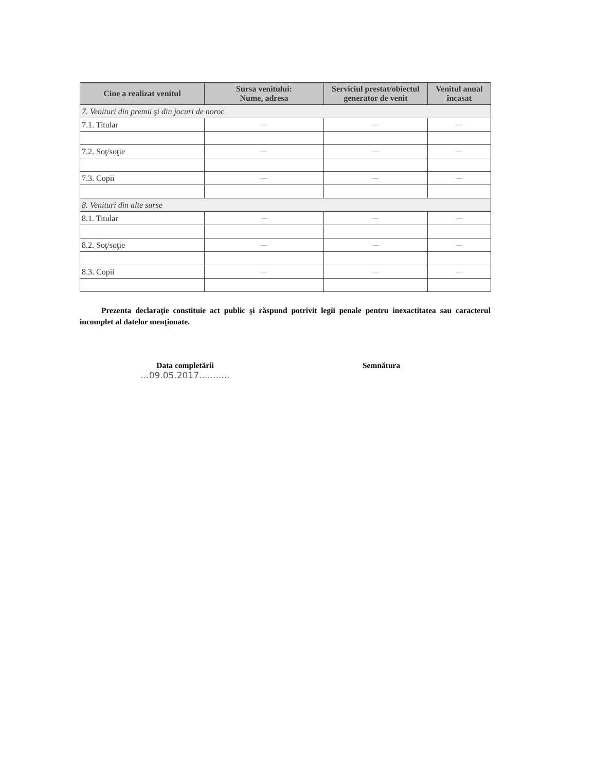| Cine a realizat venitul | Sursa venitului: Nume, adresa | Serviciul prestat/obiectul generator de venit | Venitul anual încasat |
| --- | --- | --- | --- |
| 7. Venituri din premii şi din jocuri de noroc | | | |
| 7.1. Titular | — | — | — |
| 7.2. Soţ/soţie | — | — | — |
| 7.3. Copii | — | — | — |
| 8. Venituri din alte surse | | | |
| 8.1. Titular | — | — | — |
| 8.2. Soţ/soţie | — | — | — |
| 8.3. Copii | — | — | — |
Prezenta declaraţie constituie act public şi răspund potrivit legii penale pentru inexactitatea sau caracterul incomplet al datelor menţionate.
Data completării
...09.05.2017...........
Semnătura